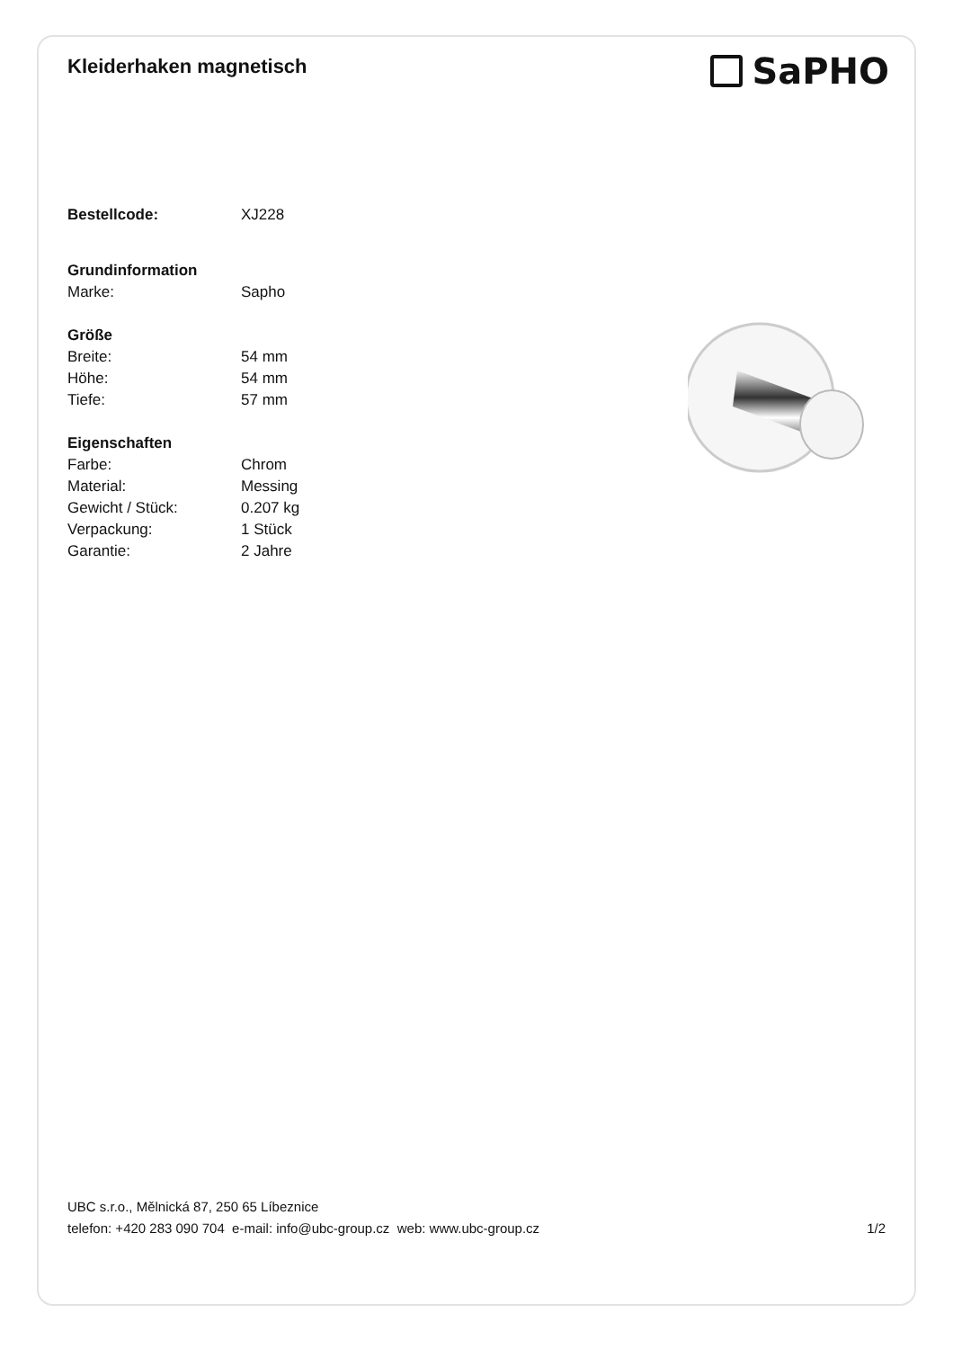Kleiderhaken magnetisch
SaPHO
| Bestellcode: | XJ228 |
| Grundinformation | |
| Marke: | Sapho |
| Größe | |
| Breite: | 54 mm |
| Höhe: | 54 mm |
| Tiefe: | 57 mm |
| Eigenschaften | |
| Farbe: | Chrom |
| Material: | Messing |
| Gewicht / Stück: | 0.207 kg |
| Verpackung: | 1 Stück |
| Garantie: | 2 Jahre |
UBC s.r.o., Mělnická 87, 250 65 Líbeznice
telefon: +420 283 090 704 e-mail: info@ubc-group.cz web: www.ubc-group.cz 1/2